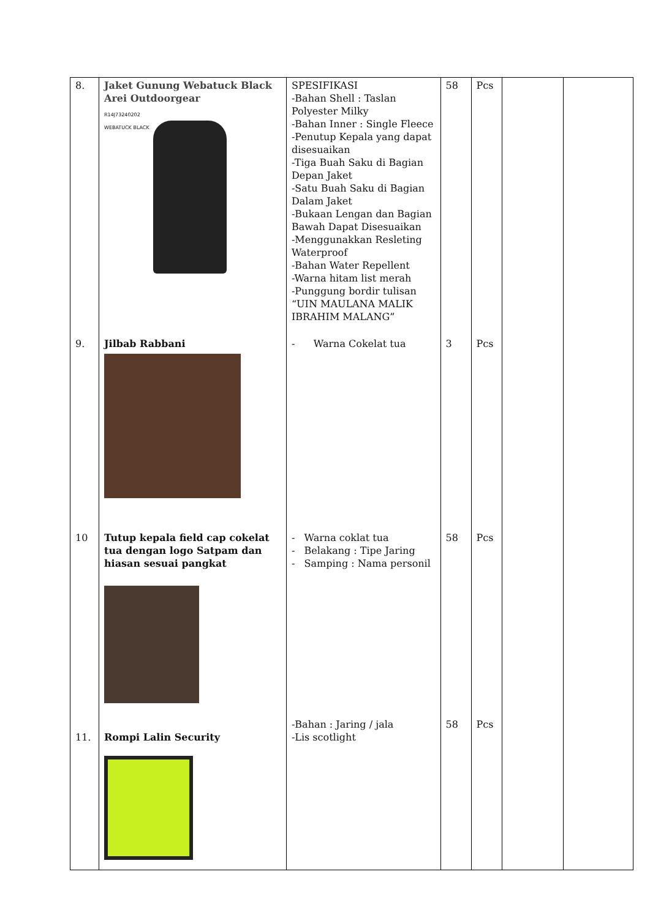| 8. | Jaket Gunung Webatuck Black Arei Outdoorgear R14J73240202 WEBATUCK BLACK | SPESIFIKASI -Bahan Shell : Taslan Polyester Milky -Bahan Inner : Single Fleece -Penutup Kepala yang dapat disesuaikan -Tiga Buah Saku di Bagian Depan Jaket -Satu Buah Saku di Bagian Dalam Jaket -Bukaan Lengan dan Bagian Bawah Dapat Disesuaikan -Menggunakkan Resleting Waterproof -Bahan Water Repellent -Warna hitam list merah -Punggung bordir tulisan “UIN MAULANA MALIK IBRAHIM MALANG” | 58 | Pcs | | |
| 9. | Jilbab Rabbani | - Warna Cokelat tua | 3 | Pcs | | |
| 10 | Tutup kepala field cap cokelat tua dengan logo Satpam dan hiasan sesuai pangkat | - Warna coklat tua - Belakang : Tipe Jaring - Samping : Nama personil | 58 | Pcs | | |
| 11. | Rompi Lalin Security | -Bahan : Jaring / jala -Lis scotlight | 58 | Pcs | | |